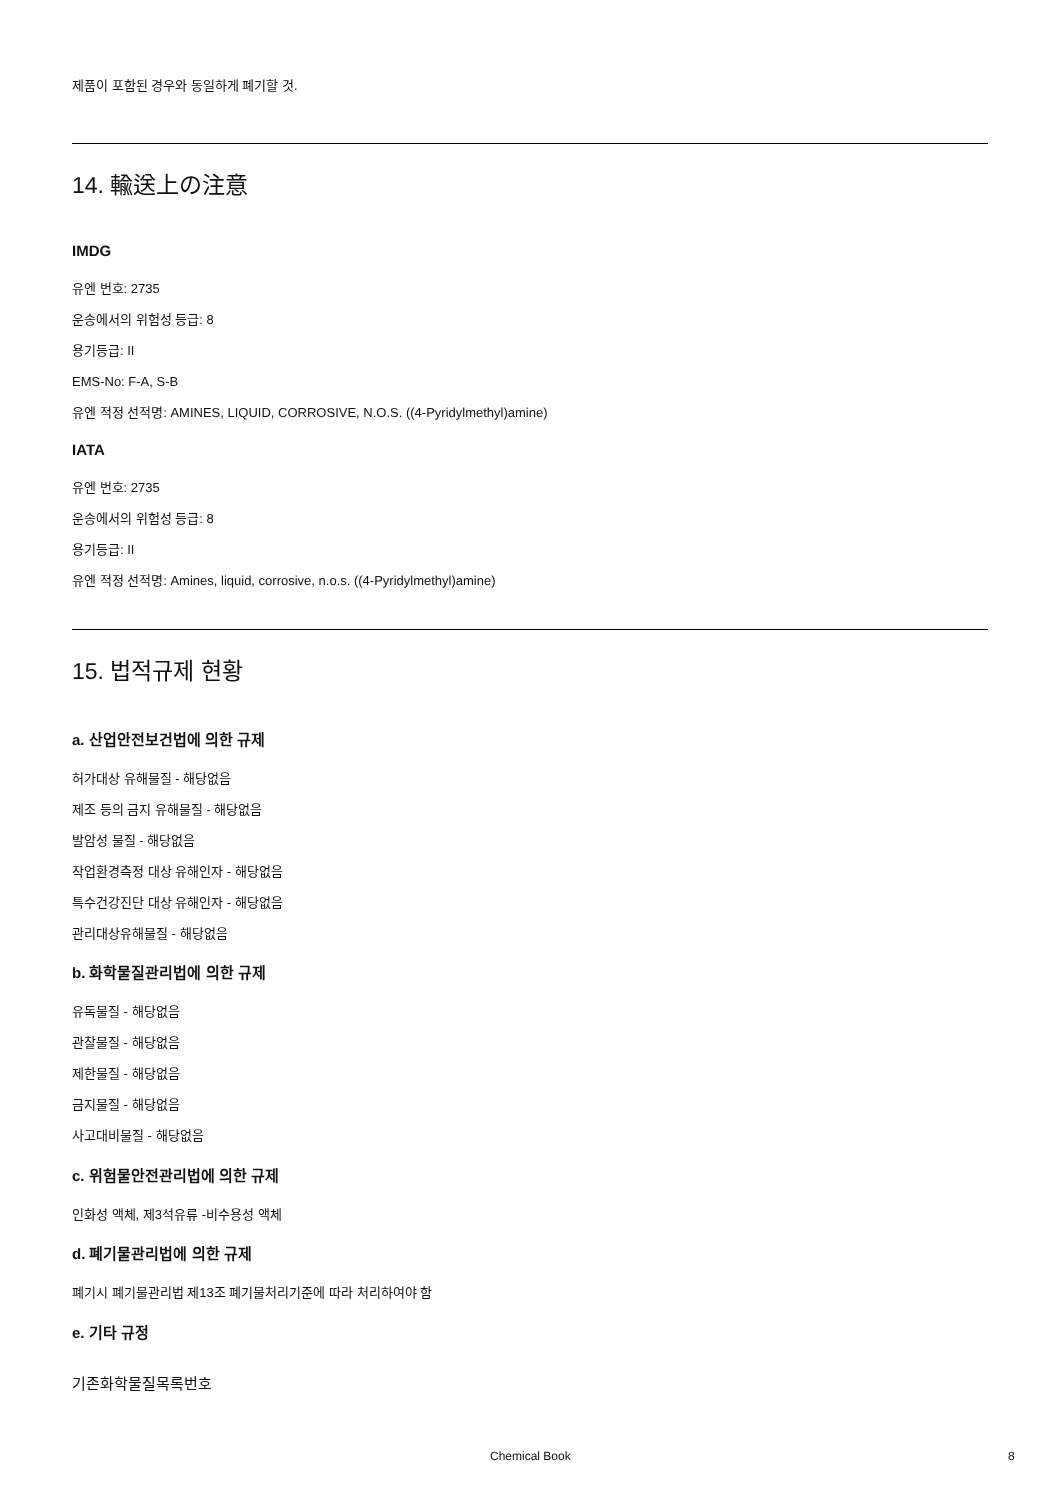제품이 포함된 경우와 동일하게 폐기할 것.
14. 輸送上の注意
IMDG
유엔 번호: 2735
운송에서의 위험성 등급: 8
용기등급: II
EMS-No: F-A, S-B
유엔 적정 선적명: AMINES, LIQUID, CORROSIVE, N.O.S. ((4-Pyridylmethyl)amine)
IATA
유엔 번호: 2735
운송에서의 위험성 등급: 8
용기등급: II
유엔 적정 선적명: Amines, liquid, corrosive, n.o.s. ((4-Pyridylmethyl)amine)
15. 법적규제 현황
a. 산업안전보건법에 의한 규제
허가대상 유해물질 - 해당없음
제조 등의 금지 유해물질 - 해당없음
발암성 물질 - 해당없음
작업환경측정 대상 유해인자 - 해당없음
특수건강진단 대상 유해인자 - 해당없음
관리대상유해물질 - 해당없음
b. 화학물질관리법에 의한 규제
유독물질 - 해당없음
관찰물질 - 해당없음
제한물질 - 해당없음
금지물질 - 해당없음
사고대비물질 - 해당없음
c. 위험물안전관리법에 의한 규제
인화성 액체, 제3석유류 -비수용성 액체
d. 폐기물관리법에 의한 규제
폐기시 폐기물관리법 제13조 폐기물처리기준에 따라 처리하여야 함
e. 기타 규정
기존화학물질목록번호
Chemical Book 8